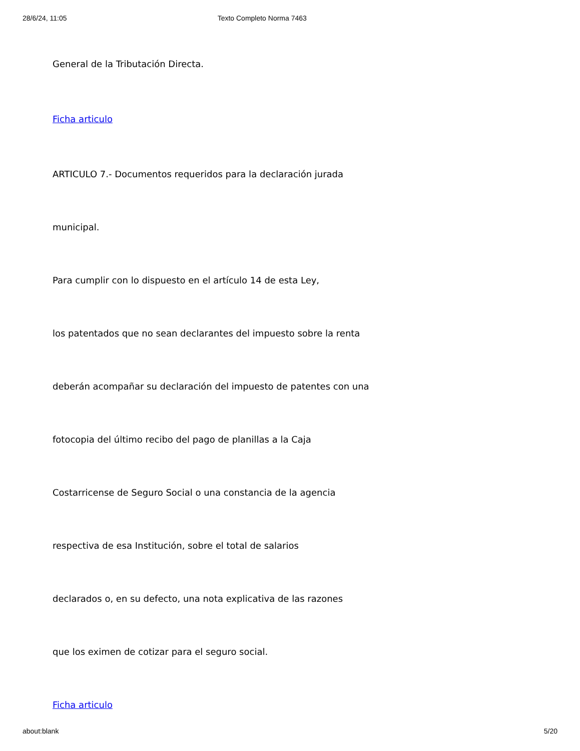28/6/24, 11:05 Texto Completo Norma 7463
General de la Tributación Directa.
Ficha articulo
ARTICULO 7.- Documentos requeridos para la declaración jurada
municipal.
Para cumplir con lo dispuesto en el artículo 14 de esta Ley,
los patentados que no sean declarantes del impuesto sobre la renta
deberán acompañar su declaración del impuesto de patentes con una
fotocopia del último recibo del pago de planillas a la Caja
Costarricense de Seguro Social o una constancia de la agencia
respectiva de esa Institución, sobre el total de salarios
declarados o, en su defecto, una nota explicativa de las razones
que los eximen de cotizar para el seguro social.
Ficha articulo
about:blank 5/20